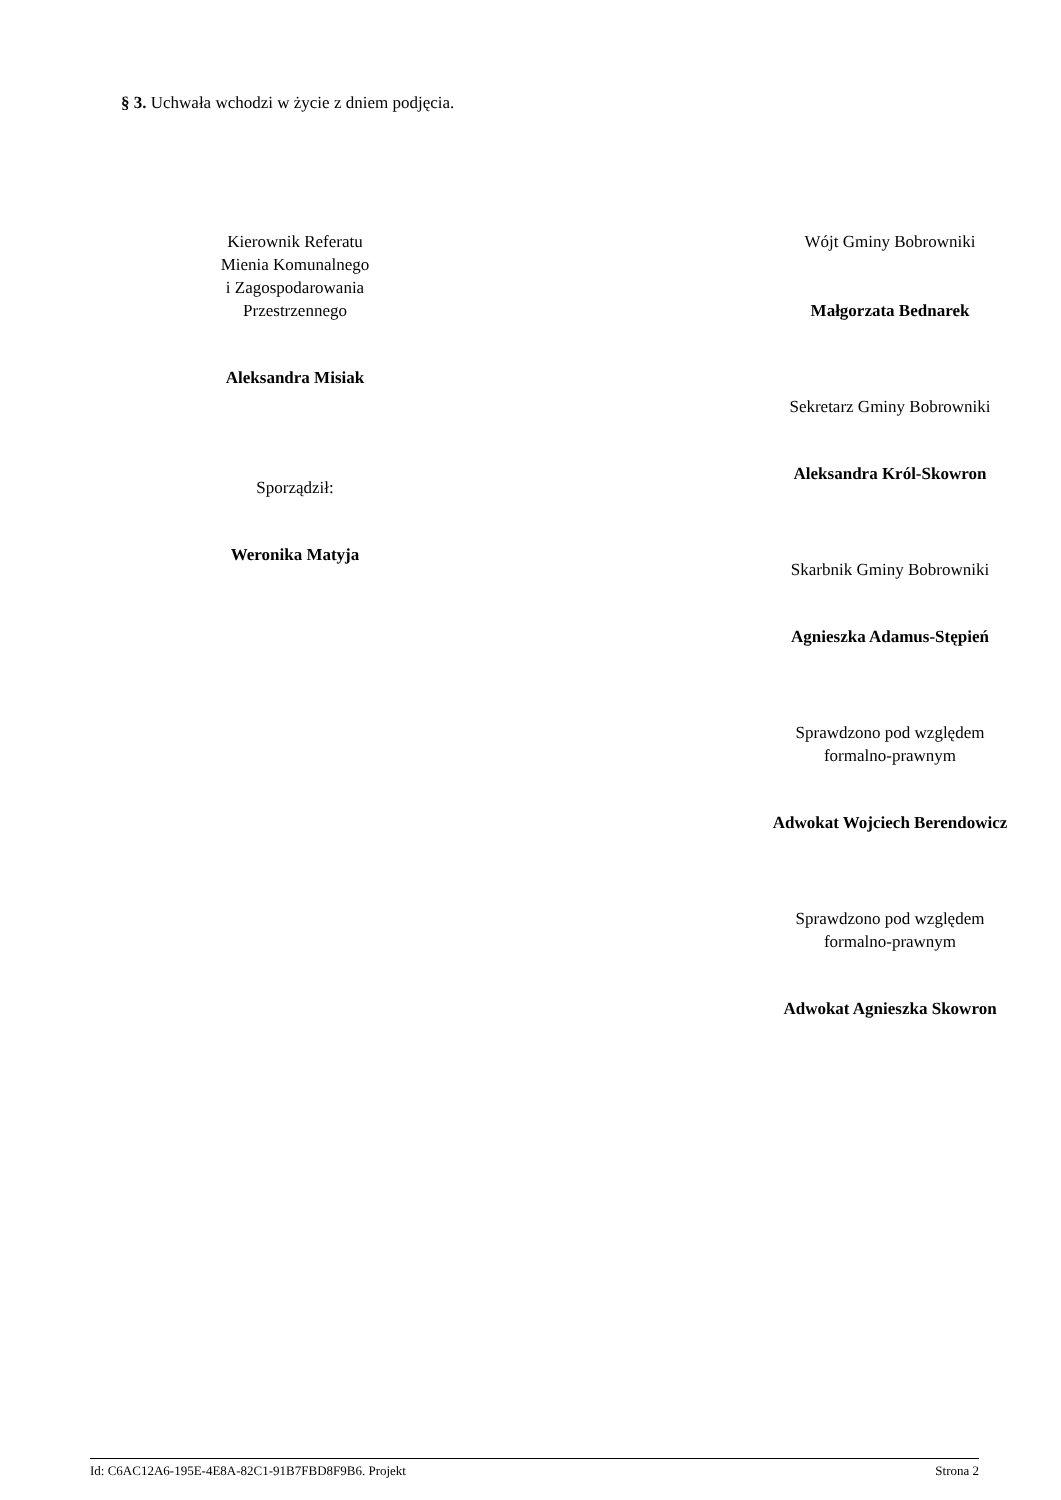§ 3. Uchwała wchodzi w życie z dniem podjęcia.
Kierownik Referatu
Mienia Komunalnego
i Zagospodarowania
Przestrzennego
Aleksandra Misiak
Sporządził:
Weronika Matyja
Wójt Gminy Bobrowniki
Małgorzata Bednarek
Sekretarz Gminy Bobrowniki
Aleksandra Król-Skowron
Skarbnik Gminy Bobrowniki
Agnieszka Adamus-Stępień
Sprawdzono pod względem
formalno-prawnym
Adwokat Wojciech Berendowicz
Sprawdzono pod względem
formalno-prawnym
Adwokat Agnieszka Skowron
Id: C6AC12A6-195E-4E8A-82C1-91B7FBD8F9B6. Projekt Strona 2